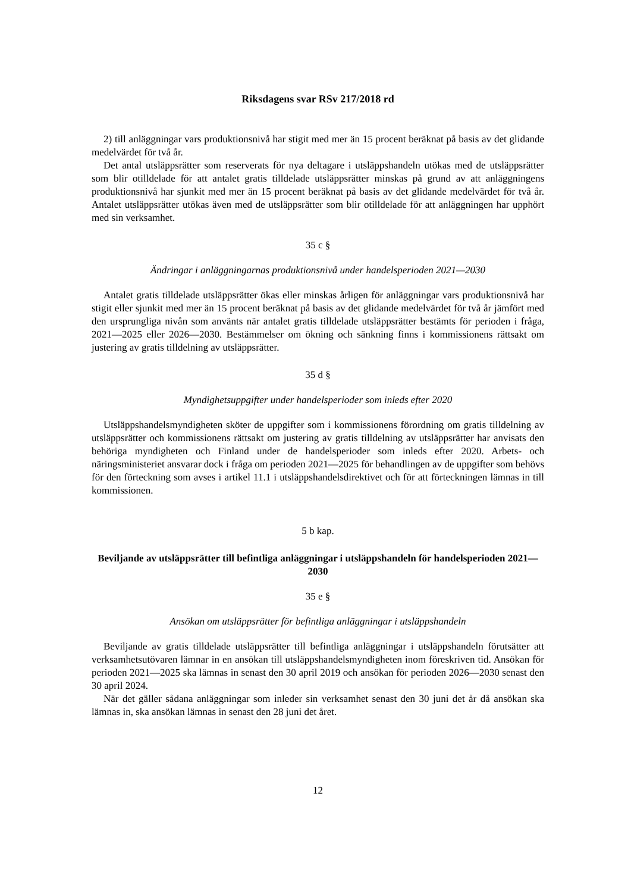Riksdagens svar RSv 217/2018 rd
2) till anläggningar vars produktionsnivå har stigit med mer än 15 procent beräknat på basis av det glidande medelvärdet för två år.
Det antal utsläppsrätter som reserverats för nya deltagare i utsläppshandeln utökas med de utsläppsrätter som blir otilldelade för att antalet gratis tilldelade utsläppsrätter minskas på grund av att anläggningens produktionsnivå har sjunkit med mer än 15 procent beräknat på basis av det glidande medelvärdet för två år. Antalet utsläppsrätter utökas även med de utsläppsrätter som blir otilldelade för att anläggningen har upphört med sin verksamhet.
35 c §
Ändringar i anläggningarnas produktionsnivå under handelsperioden 2021—2030
Antalet gratis tilldelade utsläppsrätter ökas eller minskas årligen för anläggningar vars produktionsnivå har stigit eller sjunkit med mer än 15 procent beräknat på basis av det glidande medelvärdet för två år jämfört med den ursprungliga nivån som använts när antalet gratis tilldelade utsläppsrätter bestämts för perioden i fråga, 2021—2025 eller 2026—2030. Bestämmelser om ökning och sänkning finns i kommissionens rättsakt om justering av gratis tilldelning av utsläppsrätter.
35 d §
Myndighetsuppgifter under handelsperioder som inleds efter 2020
Utsläppshandelsmyndigheten sköter de uppgifter som i kommissionens förordning om gratis tilldelning av utsläppsrätter och kommissionens rättsakt om justering av gratis tilldelning av utsläppsrätter har anvisats den behöriga myndigheten och Finland under de handelsperioder som inleds efter 2020. Arbets- och näringsministeriet ansvarar dock i fråga om perioden 2021—2025 för behandlingen av de uppgifter som behövs för den förteckning som avses i artikel 11.1 i utsläppshandelsdirektivet och för att förteckningen lämnas in till kommissionen.
5 b kap.
Beviljande av utsläppsrätter till befintliga anläggningar i utsläppshandeln för handelsperioden 2021—2030
35 e §
Ansökan om utsläppsrätter för befintliga anläggningar i utsläppshandeln
Beviljande av gratis tilldelade utsläppsrätter till befintliga anläggningar i utsläppshandeln förutsätter att verksamhetsutövaren lämnar in en ansökan till utsläppshandelsmyndigheten inom föreskriven tid. Ansökan för perioden 2021—2025 ska lämnas in senast den 30 april 2019 och ansökan för perioden 2026—2030 senast den 30 april 2024.
När det gäller sådana anläggningar som inleder sin verksamhet senast den 30 juni det år då ansökan ska lämnas in, ska ansökan lämnas in senast den 28 juni det året.
12